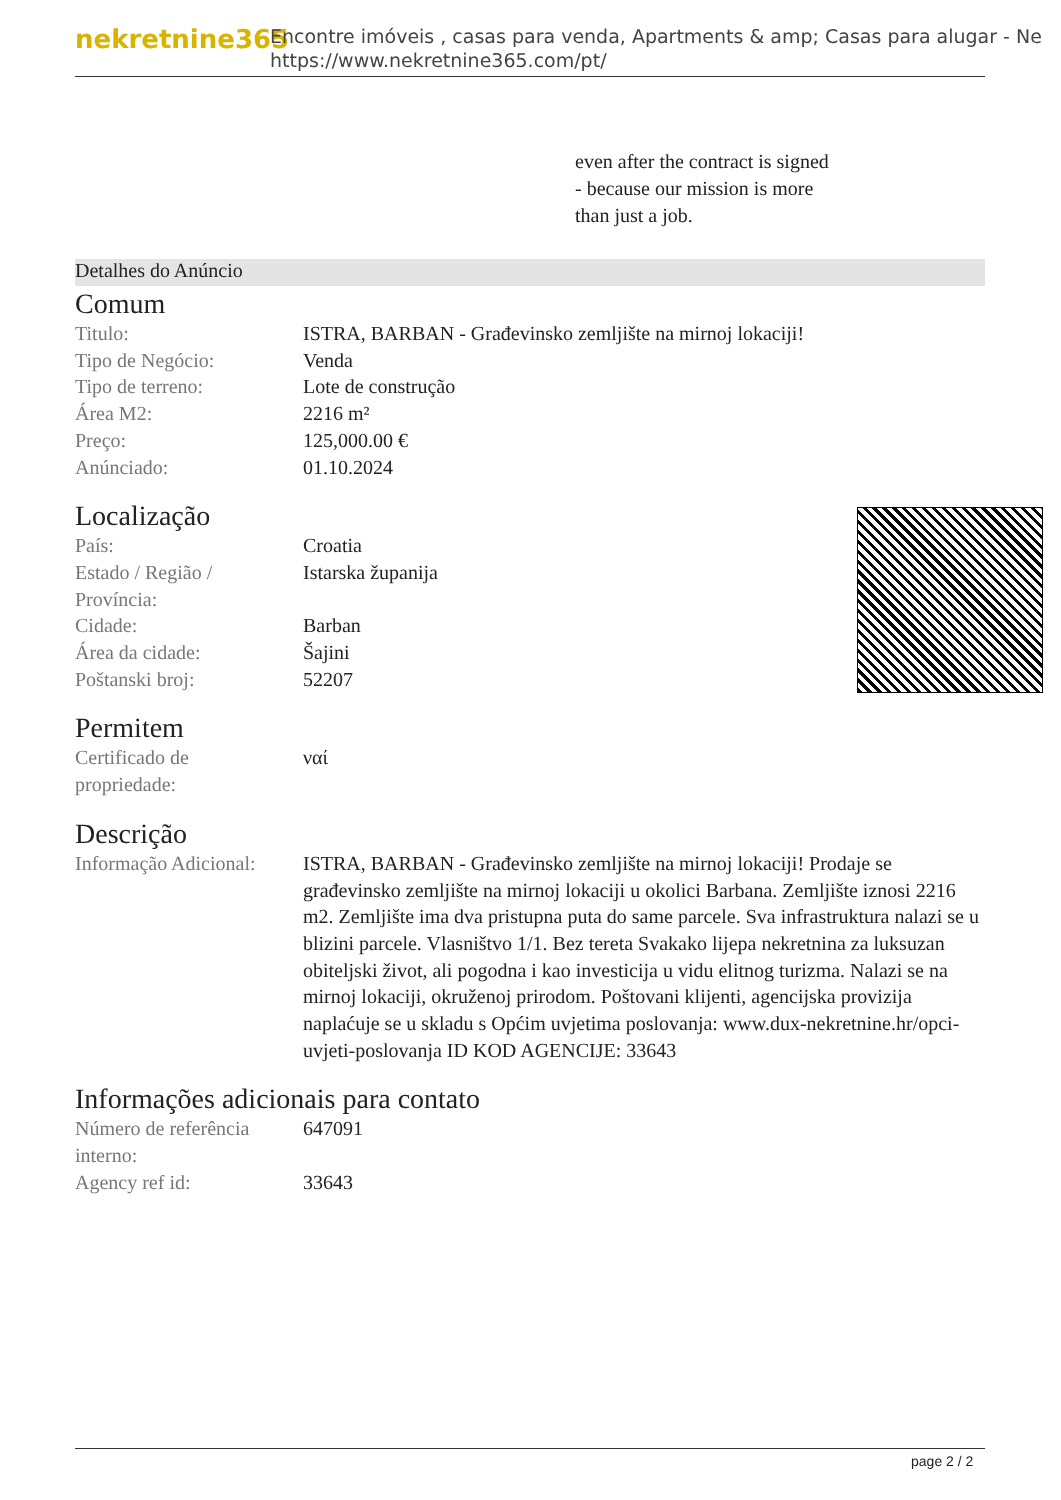nekretnine365
Encontre imóveis , casas para venda, Apartments & amp; Casas para alugar - Ne
https://www.nekretnine365.com/pt/
even after the contract is signed
- because our mission is more
than just a job.
Detalhes do Anúncio
Comum
| Titulo: | ISTRA, BARBAN - Građevinsko zemljište na mirnoj lokaciji! |
| Tipo de Negócio: | Venda |
| Tipo de terreno: | Lote de construção |
| Área M2: | 2216 m² |
| Preço: | 125,000.00 € |
| Anúnciado: | 01.10.2024 |
Localização
| País: | Croatia |
| Estado / Região / Província: | Istarska županija |
| Cidade: | Barban |
| Área da cidade: | Šajini |
| Poštanski broj: | 52207 |
Permitem
| Certificado de propriedade: | ναί |
Descrição
| Informação Adicional: | ISTRA, BARBAN - Građevinsko zemljište na mirnoj lokaciji! Prodaje se građevinsko zemljište na mirnoj lokaciji u okolici Barbana. Zemljište iznosi 2216 m2. Zemljište ima dva pristupna puta do same parcele. Sva infrastruktura nalazi se u blizini parcele. Vlasništvo 1/1. Bez tereta Svakako lijepa nekretnina za luksuzan obiteljski život, ali pogodna i kao investicija u vidu elitnog turizma. Nalazi se na mirnoj lokaciji, okruženoj prirodom. Poštovani klijenti, agencijska provizija naplaćuje se u skladu s Općim uvjetima poslovanja: www.dux-nekretnine.hr/opci-uvjeti-poslovanja ID KOD AGENCIJE: 33643 |
Informações adicionais para contato
| Número de referência interno: | 647091 |
| Agency ref id: | 33643 |
page 2 / 2